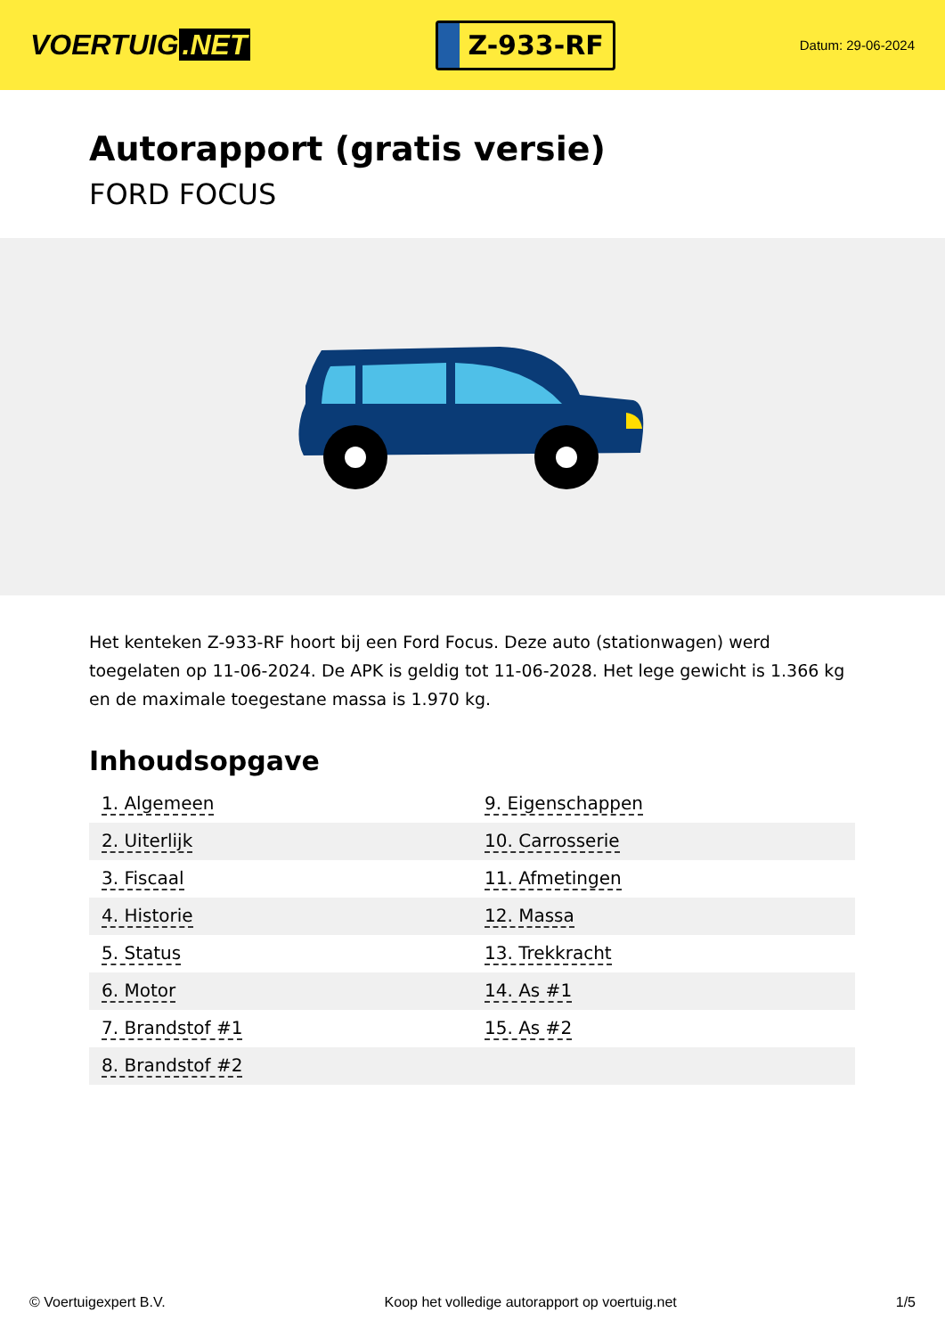VOERTUIG.NET
Z-933-RF
Datum: 29-06-2024
Autorapport (gratis versie)
FORD FOCUS
Het kenteken Z-933-RF hoort bij een Ford Focus. Deze auto (stationwagen) werd toegelaten op 11-06-2024. De APK is geldig tot 11-06-2028. Het lege gewicht is 1.366 kg en de maximale toegestane massa is 1.970 kg.
Inhoudsopgave
| 1. Algemeen | 9. Eigenschappen |
| 2. Uiterlijk | 10. Carrosserie |
| 3. Fiscaal | 11. Afmetingen |
| 4. Historie | 12. Massa |
| 5. Status | 13. Trekkracht |
| 6. Motor | 14. As #1 |
| 7. Brandstof #1 | 15. As #2 |
| 8. Brandstof #2 | |
© Voertuigexpert B.V. Koop het volledige autorapport op voertuig.net 1/5